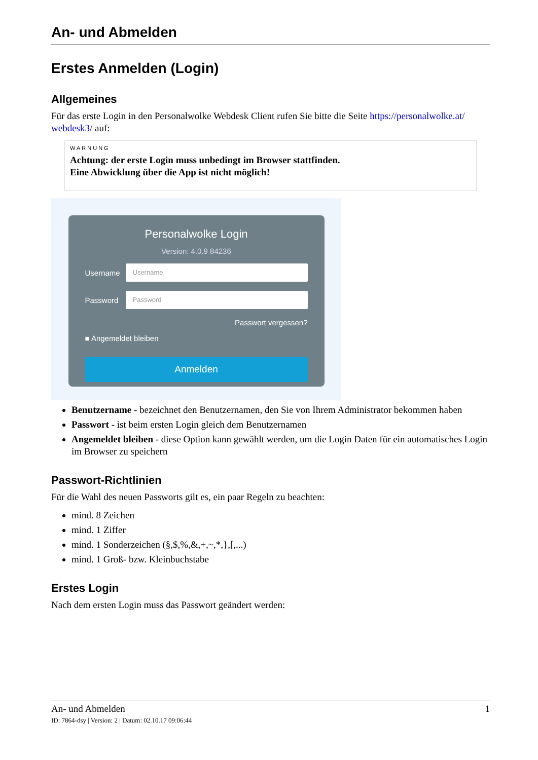An- und Abmelden
Erstes Anmelden (Login)
Allgemeines
Für das erste Login in den Personalwolke Webdesk Client rufen Sie bitte die Seite https://personalwolke.at/ webdesk3/ auf:
WARNUNG
Achtung: der erste Login muss unbedingt im Browser stattfinden.
Eine Abwicklung über die App ist nicht möglich!
Personalwolke Login
Version: 4.0.9 84236
Username
Username
Password
Password
Passwort vergessen?
■ Angemeldet bleiben
Anmelden
Benutzername - bezeichnet den Benutzernamen, den Sie von Ihrem Administrator bekommen haben
Passwort - ist beim ersten Login gleich dem Benutzernamen
Angemeldet bleiben - diese Option kann gewählt werden, um die Login Daten für ein automatisches Login im Browser zu speichern
Passwort-Richtlinien
Für die Wahl des neuen Passworts gilt es, ein paar Regeln zu beachten:
mind. 8 Zeichen
mind. 1 Ziffer
mind. 1 Sonderzeichen (§,$,%,&,+,~,*,},[,...)
mind. 1 Groß- bzw. Kleinbuchstabe
Erstes Login
Nach dem ersten Login muss das Passwort geändert werden:
An- und Abmelden 1
ID: 7864-dsy | Version: 2 | Datum: 02.10.17 09:06:44